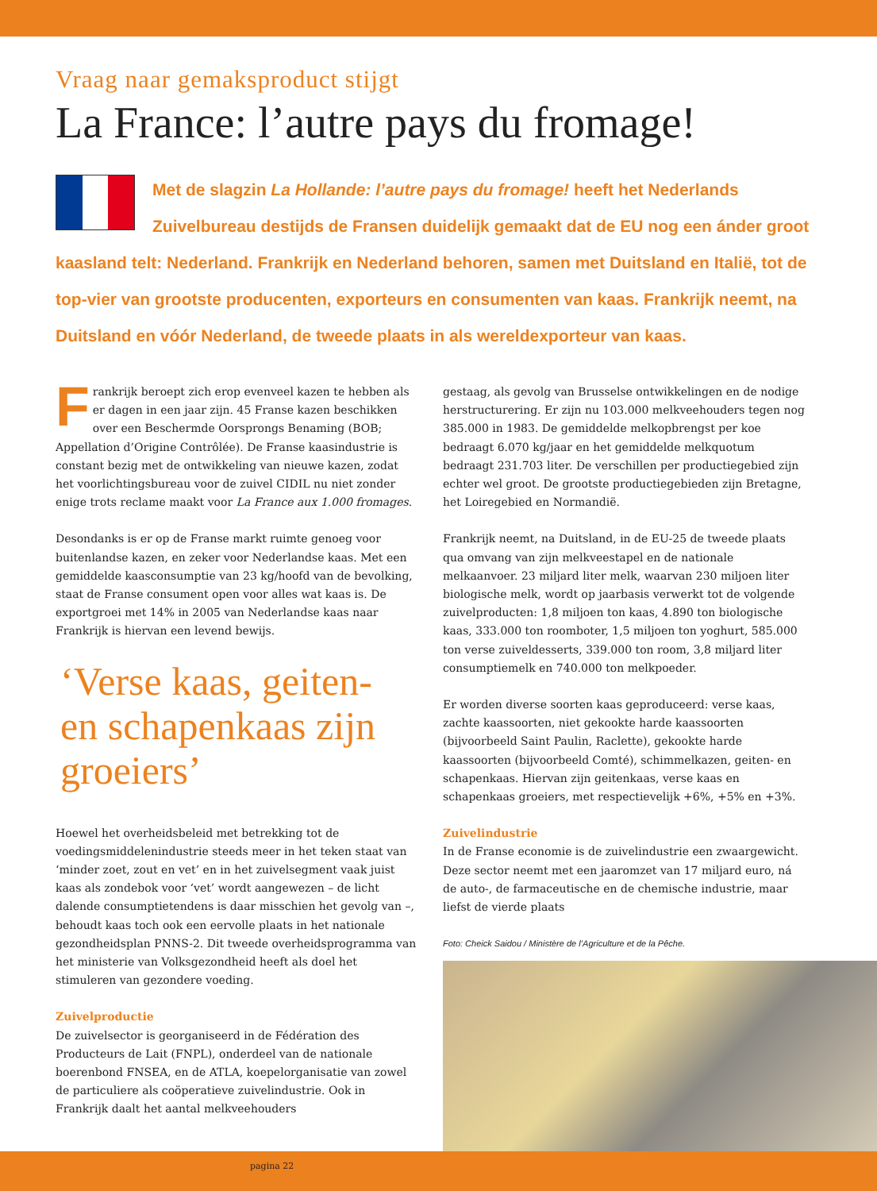Vraag naar gemaksproduct stijgt
La France: l’autre pays du fromage!
Met de slagzin La Hollande: l’autre pays du fromage! heeft het Nederlands Zuivelbureau destijds de Fransen duidelijk gemaakt dat de EU nog een ánder groot kaasland telt: Nederland. Frankrijk en Nederland behoren, samen met Duitsland en Italië, tot de top-vier van grootste producenten, exporteurs en consumenten van kaas. Frankrijk neemt, na Duitsland en vóór Nederland, de tweede plaats in als wereldexporteur van kaas.
Frankrijk beroept zich erop evenveel kazen te hebben als er dagen in een jaar zijn. 45 Franse kazen beschikken over een Beschermde Oorsprongs Benaming (BOB; Appellation d’Origine Contrôlée). De Franse kaasindustrie is constant bezig met de ontwikkeling van nieuwe kazen, zodat het voorlichtingsbureau voor de zuivel CIDIL nu niet zonder enige trots reclame maakt voor La France aux 1.000 fromages.
Desondanks is er op de Franse markt ruimte genoeg voor buitenlandse kazen, en zeker voor Nederlandse kaas. Met een gemiddelde kaasconsumptie van 23 kg/hoofd van de bevolking, staat de Franse consument open voor alles wat kaas is. De exportgroei met 14% in 2005 van Nederlandse kaas naar Frankrijk is hiervan een levend bewijs.
‘Verse kaas, geiten- en schapenkaas zijn groeiers’
Hoewel het overheidsbeleid met betrekking tot de voedingsmiddelenindustrie steeds meer in het teken staat van ‘minder zoet, zout en vet’ en in het zuivelsegment vaak juist kaas als zondebok voor ‘vet’ wordt aangewezen – de licht dalende consumptietendens is daar misschien het gevolg van –, behoudt kaas toch ook een eervolle plaats in het nationale gezondheidsplan PNNS-2. Dit tweede overheidsprogramma van het ministerie van Volksgezondheid heeft als doel het stimuleren van gezondere voeding.
Zuivelproductie
De zuivelsector is georganiseerd in de Fédération des Producteurs de Lait (FNPL), onderdeel van de nationale boerenbond FNSEA, en de ATLA, koepelorganisatie van zowel de particuliere als coöperatieve zuivelindustrie. Ook in Frankrijk daalt het aantal melkveehouders
gestaag, als gevolg van Brusselse ontwikkelingen en de nodige herstructurering. Er zijn nu 103.000 melkveehouders tegen nog 385.000 in 1983. De gemiddelde melkopbrengst per koe bedraagt 6.070 kg/jaar en het gemiddelde melkquotum bedraagt 231.703 liter. De verschillen per productiegebied zijn echter wel groot. De grootste productiegebieden zijn Bretagne, het Loiregebied en Normandië.
Frankrijk neemt, na Duitsland, in de EU-25 de tweede plaats qua omvang van zijn melkveestapel en de nationale melkaanvoer. 23 miljard liter melk, waarvan 230 miljoen liter biologische melk, wordt op jaarbasis verwerkt tot de volgende zuivelproducten: 1,8 miljoen ton kaas, 4.890 ton biologische kaas, 333.000 ton roomboter, 1,5 miljoen ton yoghurt, 585.000 ton verse zuiveldesserts, 339.000 ton room, 3,8 miljard liter consumptiemelk en 740.000 ton melkpoeder.
Er worden diverse soorten kaas geproduceerd: verse kaas, zachte kaassoorten, niet gekookte harde kaassoorten (bijvoorbeeld Saint Paulin, Raclette), gekookte harde kaassoorten (bijvoorbeeld Comté), schimmelkazen, geiten- en schapenkaas. Hiervan zijn geitenkaas, verse kaas en schapenkaas groeiers, met respectievelijk +6%, +5% en +3%.
Zuivelindustrie
In de Franse economie is de zuivelindustrie een zwaargewicht. Deze sector neemt met een jaaromzet van 17 miljard euro, ná de auto-, de farmaceutische en de chemische industrie, maar liefst de vierde plaats
Foto: Cheick Saidou / Ministère de l’Agriculture et de la Pêche.
pagina 22